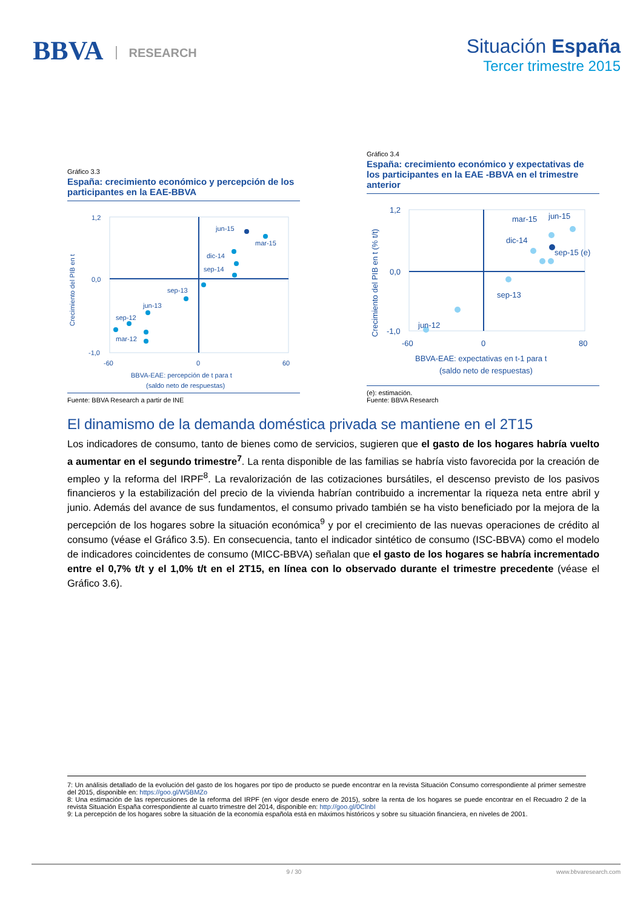BBVA RESEARCH
Situación España
Tercer trimestre 2015
Gráfico 3.3
España: crecimiento económico y percepción de los participantes en la EAE-BBVA
1,2
0,0
-1,0
-60
0
60
Crecimiento del PIB en t
BBVA-EAE: percepción de t para t
(saldo neto de respuestas)
jun-15
mar-15
dic-14
sep-14
sep-13
jun-13
sep-12
mar-12
Fuente: BBVA Research a partir de INE
Gráfico 3.4
España: crecimiento económico y expectativas de los participantes en la EAE -BBVA en el trimestre anterior
1,2
0,0
-1,0
-60
0
80
Crecimiento del PIB en t (% t/t)
BBVA-EAE: expectativas en t-1 para t
(saldo neto de respuestas)
jun-15
mar-15
dic-14
sep-15 (e)
sep-13
jun-12
(e): estimación.
Fuente: BBVA Research
El dinamismo de la demanda doméstica privada se mantiene en el 2T15
Los indicadores de consumo, tanto de bienes como de servicios, sugieren que el gasto de los hogares habría vuelto a aumentar en el segundo trimestre<sup>7</sup>. La renta disponible de las familias se habría visto favorecida por la creación de empleo y la reforma del IRPF<sup>8</sup>. La revalorización de las cotizaciones bursátiles, el descenso previsto de los pasivos financieros y la estabilización del precio de la vivienda habrían contribuido a incrementar la riqueza neta entre abril y junio. Además del avance de sus fundamentos, el consumo privado también se ha visto beneficiado por la mejora de la percepción de los hogares sobre la situación económica<sup>9</sup> y por el crecimiento de las nuevas operaciones de crédito al consumo (véase el Gráfico 3.5). En consecuencia, tanto el indicador sintético de consumo (ISC-BBVA) como el modelo de indicadores coincidentes de consumo (MICC-BBVA) señalan que el gasto de los hogares se habría incrementado entre el 0,7% t/t y el 1,0% t/t en el 2T15, en línea con lo observado durante el trimestre precedente (véase el Gráfico 3.6).
7: Un análisis detallado de la evolución del gasto de los hogares por tipo de producto se puede encontrar en la revista Situación Consumo correspondiente al primer semestre del 2015, disponible en: https://goo.gl/W5BMZo
8: Una estimación de las repercusiones de la reforma del IRPF (en vigor desde enero de 2015), sobre la renta de los hogares se puede encontrar en el Recuadro 2 de la revista Situación España correspondiente al cuarto trimestre del 2014, disponible en: http://goo.gl/0ClnbI
9: La percepción de los hogares sobre la situación de la economía española está en máximos históricos y sobre su situación financiera, en niveles de 2001.
9 / 30 www.bbvaresearch.com